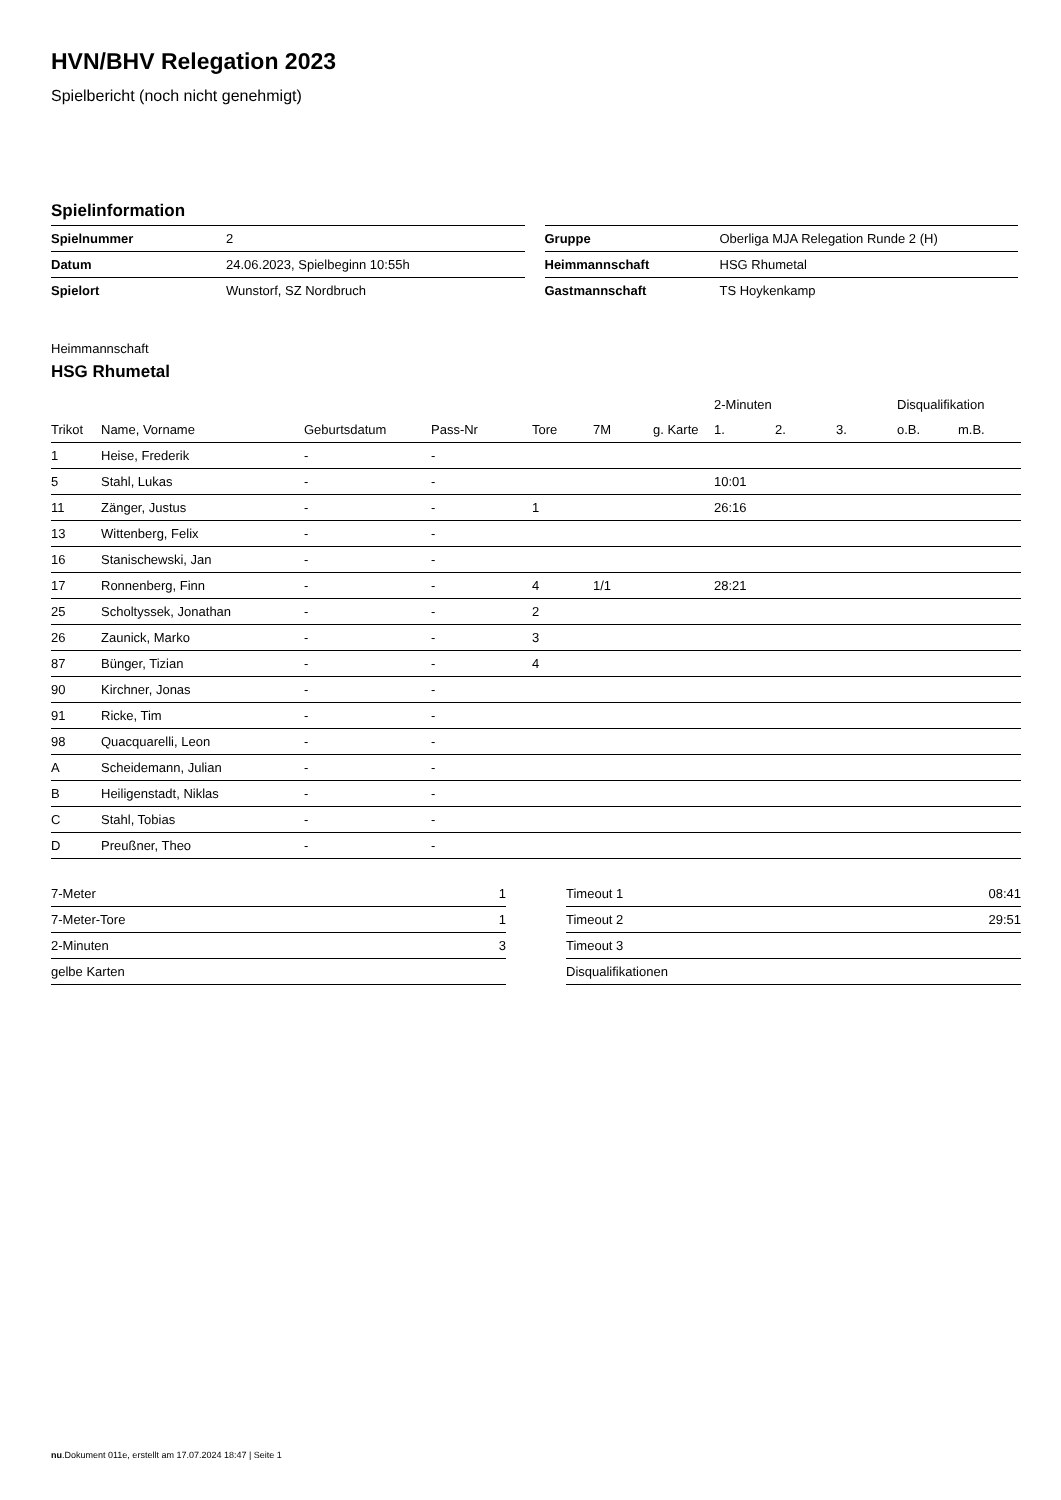HVN/BHV Relegation 2023
Spielbericht (noch nicht genehmigt)
Spielinformation
| Spielnummer | 2 |
| Datum | 24.06.2023, Spielbeginn 10:55h |
| Spielort | Wunstorf, SZ Nordbruch |
| Gruppe | Oberliga MJA Relegation Runde 2 (H) |
| Heimmannschaft | HSG Rhumetal |
| Gastmannschaft | TS Hoykenkamp |
Heimmannschaft
HSG Rhumetal
| | | | | | | | 2-Minuten | | | Disqualifikation | |
| --- | --- | --- | --- | --- | --- | --- | --- | --- | --- | --- | --- |
| Trikot | Name, Vorname | Geburtsdatum | Pass-Nr | Tore | 7M | g. Karte | 1. | 2. | 3. | o.B. | m.B. |
| 1 | Heise, Frederik | - | - | | | | | | | | |
| 5 | Stahl, Lukas | - | - | | | | 10:01 | | | | |
| 11 | Zänger, Justus | - | - | 1 | | | 26:16 | | | | |
| 13 | Wittenberg, Felix | - | - | | | | | | | | |
| 16 | Stanischewski, Jan | - | - | | | | | | | | |
| 17 | Ronnenberg, Finn | - | - | 4 | 1/1 | | 28:21 | | | | |
| 25 | Scholtyssek, Jonathan | - | - | 2 | | | | | | | |
| 26 | Zaunick, Marko | - | - | 3 | | | | | | | |
| 87 | Bünger, Tizian | - | - | 4 | | | | | | | |
| 90 | Kirchner, Jonas | - | - | | | | | | | | |
| 91 | Ricke, Tim | - | - | | | | | | | | |
| 98 | Quacquarelli, Leon | - | - | | | | | | | | |
| A | Scheidemann, Julian | - | - | | | | | | | | |
| B | Heiligenstadt, Niklas | - | - | | | | | | | | |
| C | Stahl, Tobias | - | - | | | | | | | | |
| D | Preußner, Theo | - | - | | | | | | | | |
| 7-Meter | 1 |
| 7-Meter-Tore | 1 |
| 2-Minuten | 3 |
| gelbe Karten | |
| Timeout 1 | 08:41 |
| Timeout 2 | 29:51 |
| Timeout 3 | |
| Disqualifikationen | |
nu.Dokument 011e, erstellt am 17.07.2024 18:47 | Seite 1